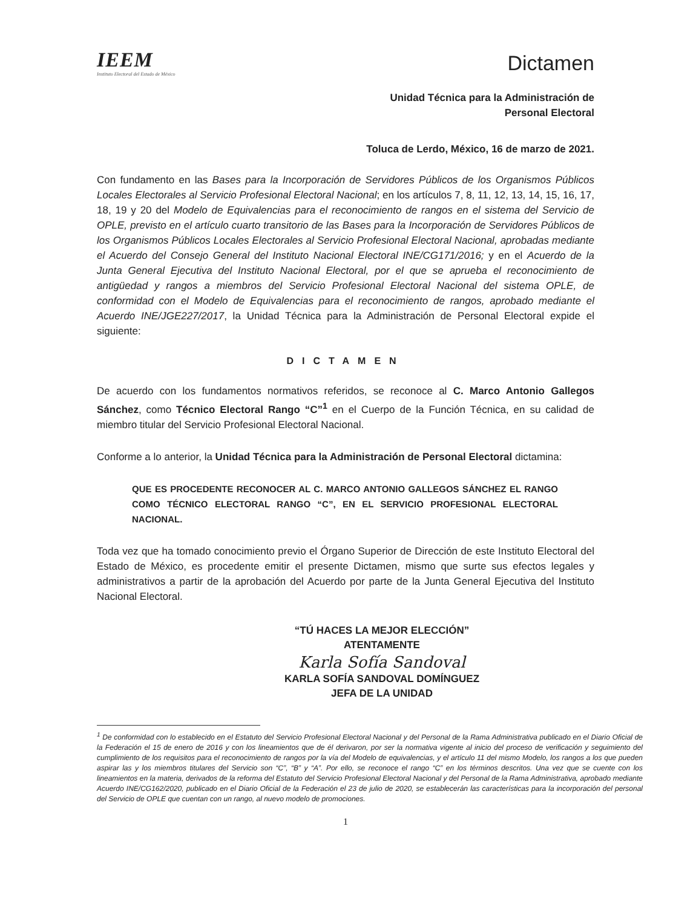IEEM
Instituto Electoral del Estado de México
Dictamen
Unidad Técnica para la Administración de
Personal Electoral
Toluca de Lerdo, México, 16 de marzo de 2021.
Con fundamento en las Bases para la Incorporación de Servidores Públicos de los Organismos Públicos Locales Electorales al Servicio Profesional Electoral Nacional; en los artículos 7, 8, 11, 12, 13, 14, 15, 16, 17, 18, 19 y 20 del Modelo de Equivalencias para el reconocimiento de rangos en el sistema del Servicio de OPLE, previsto en el artículo cuarto transitorio de las Bases para la Incorporación de Servidores Públicos de los Organismos Públicos Locales Electorales al Servicio Profesional Electoral Nacional, aprobadas mediante el Acuerdo del Consejo General del Instituto Nacional Electoral INE/CG171/2016; y en el Acuerdo de la Junta General Ejecutiva del Instituto Nacional Electoral, por el que se aprueba el reconocimiento de antigüedad y rangos a miembros del Servicio Profesional Electoral Nacional del sistema OPLE, de conformidad con el Modelo de Equivalencias para el reconocimiento de rangos, aprobado mediante el Acuerdo INE/JGE227/2017, la Unidad Técnica para la Administración de Personal Electoral expide el siguiente:
DICTAMEN
De acuerdo con los fundamentos normativos referidos, se reconoce al C. Marco Antonio Gallegos Sánchez, como Técnico Electoral Rango “C”<sup>1</sup> en el Cuerpo de la Función Técnica, en su calidad de miembro titular del Servicio Profesional Electoral Nacional.
Conforme a lo anterior, la Unidad Técnica para la Administración de Personal Electoral dictamina:
QUE ES PROCEDENTE RECONOCER AL C. MARCO ANTONIO GALLEGOS SÁNCHEZ EL RANGO COMO TÉCNICO ELECTORAL RANGO “C”, EN EL SERVICIO PROFESIONAL ELECTORAL NACIONAL.
Toda vez que ha tomado conocimiento previo el Órgano Superior de Dirección de este Instituto Electoral del Estado de México, es procedente emitir el presente Dictamen, mismo que surte sus efectos legales y administrativos a partir de la aprobación del Acuerdo por parte de la Junta General Ejecutiva del Instituto Nacional Electoral.
“TÚ HACES LA MEJOR ELECCIÓN”
ATENTAMENTE
Karla Sofía Sandoval
KARLA SOFÍA SANDOVAL DOMÍNGUEZ
JEFA DE LA UNIDAD
<sup>1</sup> De conformidad con lo establecido en el Estatuto del Servicio Profesional Electoral Nacional y del Personal de la Rama Administrativa publicado en el Diario Oficial de la Federación el 15 de enero de 2016 y con los lineamientos que de él derivaron, por ser la normativa vigente al inicio del proceso de verificación y seguimiento del cumplimiento de los requisitos para el reconocimiento de rangos por la vía del Modelo de equivalencias, y el artículo 11 del mismo Modelo, los rangos a los que pueden aspirar las y los miembros titulares del Servicio son “C”, “B” y “A”. Por ello, se reconoce el rango “C” en los términos descritos. Una vez que se cuente con los lineamientos en la materia, derivados de la reforma del Estatuto del Servicio Profesional Electoral Nacional y del Personal de la Rama Administrativa, aprobado mediante Acuerdo INE/CG162/2020, publicado en el Diario Oficial de la Federación el 23 de julio de 2020, se establecerán las características para la incorporación del personal del Servicio de OPLE que cuentan con un rango, al nuevo modelo de promociones.
1